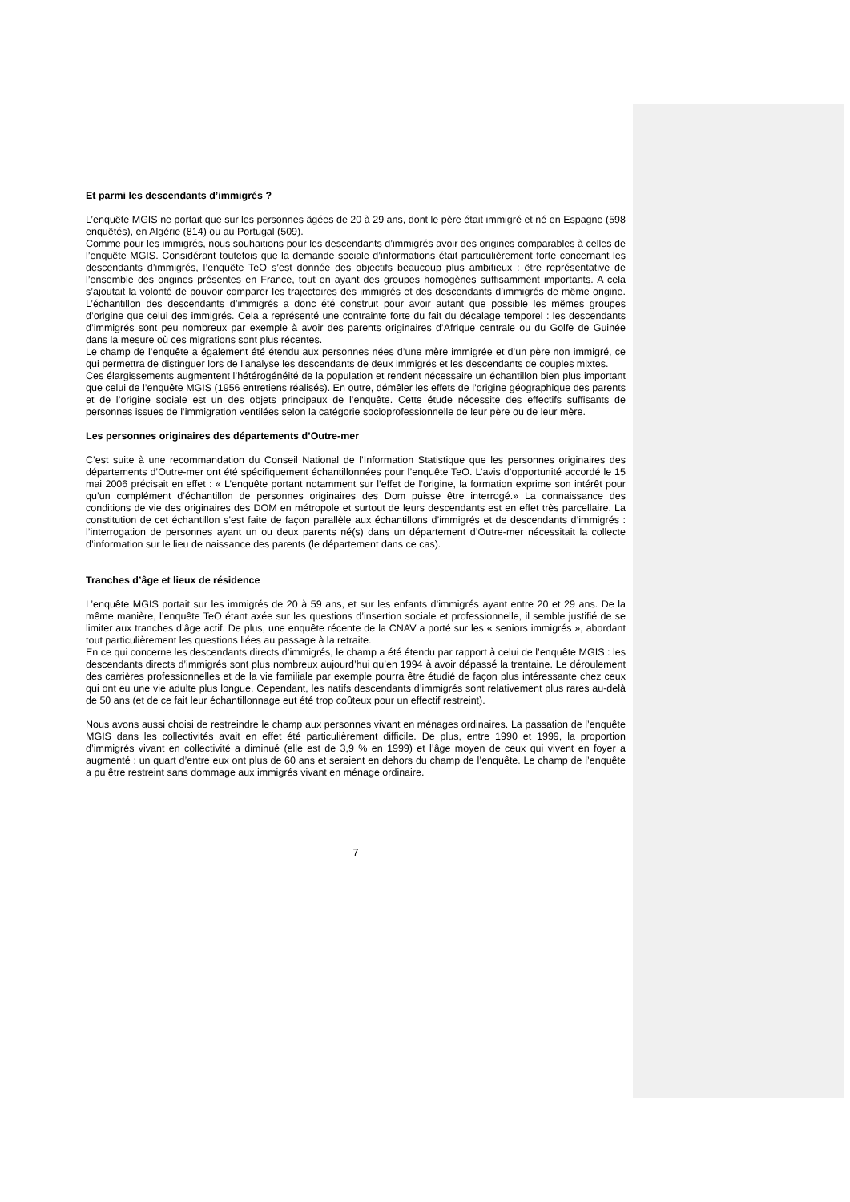Et parmi les descendants d’immigrés ?
L’enquête MGIS ne portait que sur les personnes âgées de 20 à 29 ans, dont le père était immigré et né en Espagne (598 enquêtés), en Algérie (814) ou au Portugal (509).
Comme pour les immigrés, nous souhaitions pour les descendants d’immigrés avoir des origines comparables à celles de l’enquête MGIS. Considérant toutefois que la demande sociale d’informations était particulièrement forte concernant les descendants d’immigrés, l’enquête TeO s’est donnée des objectifs beaucoup plus ambitieux : être représentative de l’ensemble des origines présentes en France, tout en ayant des groupes homogènes suffisamment importants. A cela s’ajoutait la volonté de pouvoir comparer les trajectoires des immigrés et des descendants d’immigrés de même origine. L’échantillon des descendants d’immigrés a donc été construit pour avoir autant que possible les mêmes groupes d’origine que celui des immigrés. Cela a représenté une contrainte forte du fait du décalage temporel : les descendants d’immigrés sont peu nombreux par exemple à avoir des parents originaires d’Afrique centrale ou du Golfe de Guinée dans la mesure où ces migrations sont plus récentes.
Le champ de l’enquête a également été étendu aux personnes nées d’une mère immigrée et d’un père non immigré, ce qui permettra de distinguer lors de l’analyse les descendants de deux immigrés et les descendants de couples mixtes.
Ces élargissements augmentent l’hétérogénéité de la population et rendent nécessaire un échantillon bien plus important que celui de l’enquête MGIS (1956 entretiens réalisés). En outre, démêler les effets de l’origine géographique des parents et de l’origine sociale est un des objets principaux de l’enquête. Cette étude nécessite des effectifs suffisants de personnes issues de l’immigration ventilées selon la catégorie socioprofessionnelle de leur père ou de leur mère.
Les personnes originaires des départements d’Outre-mer
C’est suite à une recommandation du Conseil National de l’Information Statistique que les personnes originaires des départements d’Outre-mer ont été spécifiquement échantillonnées pour l’enquête TeO. L’avis d’opportunité accordé le 15 mai 2006 précisait en effet : « L’enquête portant notamment sur l’effet de l’origine, la formation exprime son intérêt pour qu’un complément d’échantillon de personnes originaires des Dom puisse être interrogé.» La connaissance des conditions de vie des originaires des DOM en métropole et surtout de leurs descendants est en effet très parcellaire. La constitution de cet échantillon s’est faite de façon parallèle aux échantillons d’immigrés et de descendants d’immigrés : l’interrogation de personnes ayant un ou deux parents né(s) dans un département d’Outre-mer nécessitait la collecte d’information sur le lieu de naissance des parents (le département dans ce cas).
Tranches d’âge et lieux de résidence
L’enquête MGIS portait sur les immigrés de 20 à 59 ans, et sur les enfants d’immigrés ayant entre 20 et 29 ans. De la même manière, l’enquête TeO étant axée sur les questions d’insertion sociale et professionnelle, il semble justifié de se limiter aux tranches d’âge actif. De plus, une enquête récente de la CNAV a porté sur les « seniors immigrés », abordant tout particulièrement les questions liées au passage à la retraite.
En ce qui concerne les descendants directs d’immigrés, le champ a été étendu par rapport à celui de l’enquête MGIS : les descendants directs d’immigrés sont plus nombreux aujourd’hui qu’en 1994 à avoir dépassé la trentaine. Le déroulement des carrières professionnelles et de la vie familiale par exemple pourra être étudié de façon plus intéressante chez ceux qui ont eu une vie adulte plus longue. Cependant, les natifs descendants d’immigrés sont relativement plus rares au-delà de 50 ans (et de ce fait leur échantillonnage eut été trop coûteux pour un effectif restreint).
Nous avons aussi choisi de restreindre le champ aux personnes vivant en ménages ordinaires. La passation de l’enquête MGIS dans les collectivités avait en effet été particulièrement difficile. De plus, entre 1990 et 1999, la proportion d’immigrés vivant en collectivité a diminué (elle est de 3,9 % en 1999) et l’âge moyen de ceux qui vivent en foyer a augmenté : un quart d’entre eux ont plus de 60 ans et seraient en dehors du champ de l’enquête. Le champ de l’enquête a pu être restreint sans dommage aux immigrés vivant en ménage ordinaire.
7